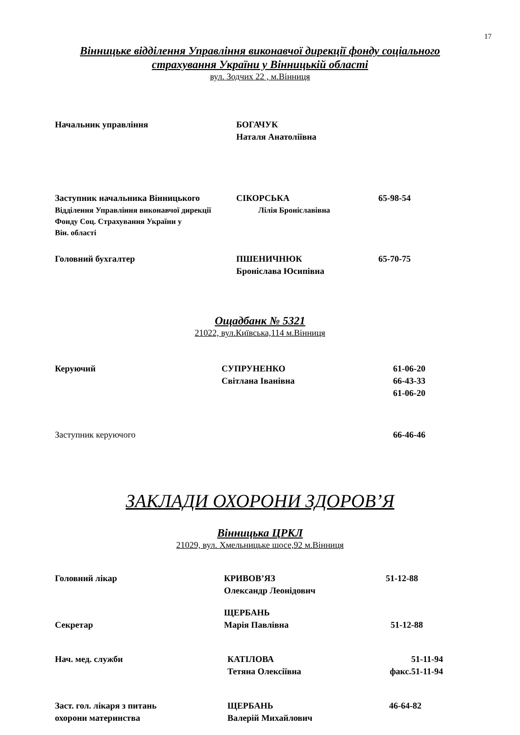17
Вінницьке відділення Управління виконавчої дирекції фонду соціального
страхування України у Вінницькій області
вул. Зодчих 22 , м.Вінниця
Начальник управління БОГАЧУК
Наталя Анатоліївна
Заступник начальника Вінницького СІКОРСЬКА 65-98-54
Відділення Управління виконавчої дирекції
Фонду Соц. Страхування України у
Він. області
Лілія Броніславівна
Головний бухгалтер ПШЕНИЧНЮК
Броніслава Юсипівна
65-70-75
Ощадбанк № 5321
21022, вул.Київська,114 м.Вінниця
Керуючий СУПРУНЕНКО
Світлана Іванівна
61-06-20
66-43-33
61-06-20
Заступник керуючого 66-46-46
ЗАКЛАДИ ОХОРОНИ ЗДОРОВ’Я
Вінницька ЦРКЛ
21029, вул. Хмельницьке шосе,92 м.Вінниця
Головний лікар КРИВОВ’ЯЗ
Олександр Леонідович
51-12-88
Секретар ЩЕРБАНЬ
Марія Павлівна
51-12-88
Нач. мед. служби КАТІЛОВА
Тетяна Олексіївна
51-11-94
факс.51-11-94
Заст. гол. лікаря з питань
охорони материнства
ЩЕРБАНЬ
Валерій Михайлович
46-64-82